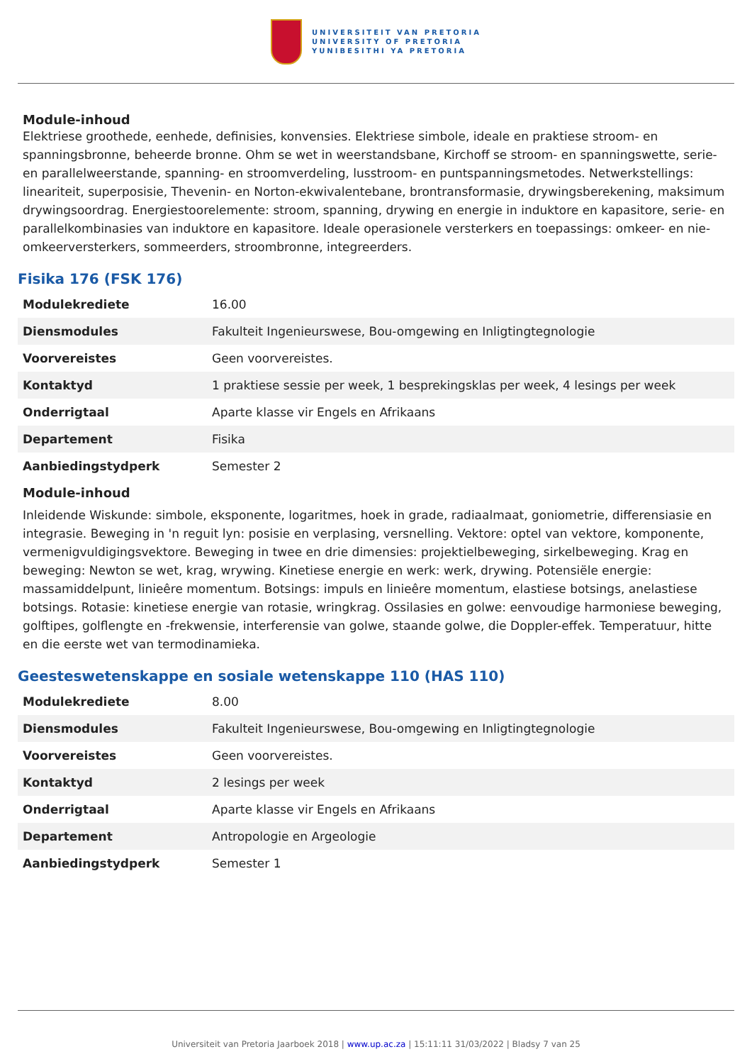UNIVERSITEIT VAN PRETORIA
UNIVERSITY OF PRETORIA
YUNIBESITHI YA PRETORIA
Module-inhoud
Elektriese groothede, eenhede, definisies, konvensies. Elektriese simbole, ideale en praktiese stroom- en spanningsbronne, beheerde bronne. Ohm se wet in weerstandsbane, Kirchoff se stroom- en spanningswette, serie- en parallelweerstande, spanning- en stroomverdeling, lusstroom- en puntspanningsmetodes. Netwerkstellings: lineariteit, superposisie, Thevenin- en Norton-ekwivalentebane, brontransformasie, drywingsberekening, maksimum drywingsoordrag. Energiestoorelemente: stroom, spanning, drywing en energie in induktore en kapasitore, serie- en parallelkombinasies van induktore en kapasitore. Ideale operasionele versterkers en toepassings: omkeer- en nie-omkeerversterkers, sommeerders, stroombronne, integreerders.
Fisika 176 (FSK 176)
| Modulekrediete | 16.00 |
| Diensmodules | Fakulteit Ingenieurswese, Bou-omgewing en Inligtingtegnologie |
| Voorvereistes | Geen voorvereistes. |
| Kontaktyd | 1 praktiese sessie per week, 1 besprekingsklas per week, 4 lesings per week |
| Onderrigtaal | Aparte klasse vir Engels en Afrikaans |
| Departement | Fisika |
| Aanbiedingstydperk | Semester 2 |
Module-inhoud
Inleidende Wiskunde: simbole, eksponente, logaritmes, hoek in grade, radiaalmaat, goniometrie, differensiasie en integrasie. Beweging in 'n reguit lyn: posisie en verplasing, versnelling. Vektore: optel van vektore, komponente, vermenigvuldigingsvektore. Beweging in twee en drie dimensies: projektielbeweging, sirkelbeweging. Krag en beweging: Newton se wet, krag, wrywing. Kinetiese energie en werk: werk, drywing. Potensiële energie: massamiddelpunt, linieêre momentum. Botsings: impuls en linieêre momentum, elastiese botsings, anelastiese botsings. Rotasie: kinetiese energie van rotasie, wringkrag. Ossilasies en golwe: eenvoudige harmoniese beweging, golftipes, golflengte en -frekwensie, interferensie van golwe, staande golwe, die Doppler-effek. Temperatuur, hitte en die eerste wet van termodinamieka.
Geesteswetenskappe en sosiale wetenskappe 110 (HAS 110)
| Modulekrediete | 8.00 |
| Diensmodules | Fakulteit Ingenieurswese, Bou-omgewing en Inligtingtegnologie |
| Voorvereistes | Geen voorvereistes. |
| Kontaktyd | 2 lesings per week |
| Onderrigtaal | Aparte klasse vir Engels en Afrikaans |
| Departement | Antropologie en Argeologie |
| Aanbiedingstydperk | Semester 1 |
Universiteit van Pretoria Jaarboek 2018 | www.up.ac.za | 15:11:11 31/03/2022 | Bladsy 7 van 25